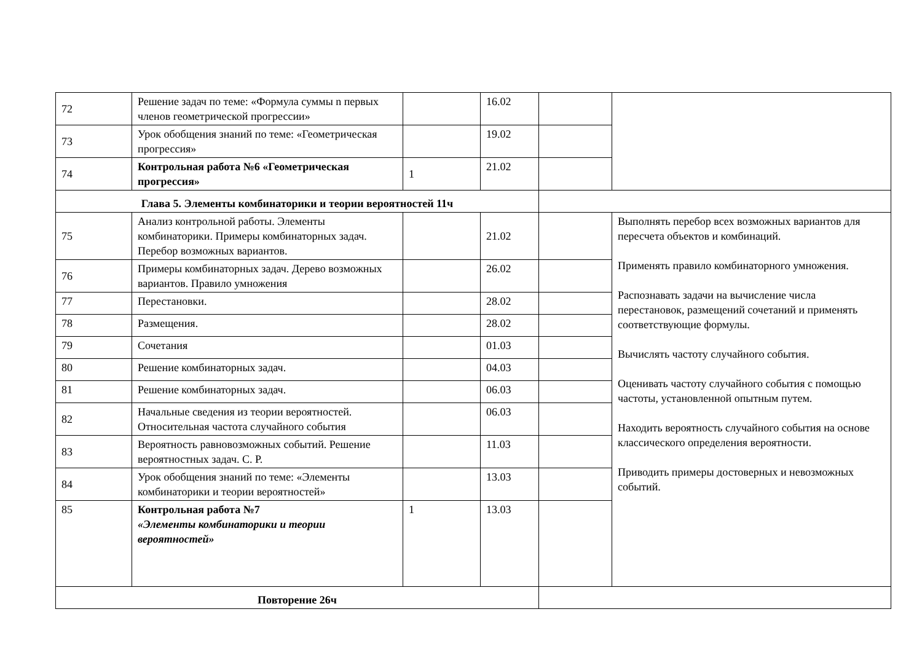| 72 | Решение задач по теме: «Формула суммы n первых членов геометрической прогрессии» | | 16.02 | | |
| 73 | Урок обобщения знаний по теме: «Геометрическая прогрессия» | | 19.02 | | |
| 74 | Контрольная работа №6 «Геометрическая прогрессия» | 1 | 21.02 | | |
| Глава 5. Элементы комбинаторики и теории вероятностей 11ч | | | | | |
| 75 | Анализ контрольной работы. Элементы комбинаторики. Примеры комбинаторных задач. Перебор возможных вариантов. | | 21.02 | | Выполнять перебор всех возможных вариантов для пересчета объектов и комбинаций. Применять правило комбинаторного умножения. Распознавать задачи на вычисление числа перестановок, размещений сочетаний и применять соответствующие формулы. Вычислять частоту случайного события. Оценивать частоту случайного события с помощью частоты, установленной опытным путем. Находить вероятность случайного события на основе классического определения вероятности. Приводить примеры достоверных и невозможных событий. |
| 76 | Примеры комбинаторных задач. Дерево возможных вариантов. Правило умножения | | 26.02 | | |
| 77 | Перестановки. | | 28.02 | | |
| 78 | Размещения. | | 28.02 | | |
| 79 | Сочетания | | 01.03 | | |
| 80 | Решение комбинаторных задач. | | 04.03 | | |
| 81 | Решение комбинаторных задач. | | 06.03 | | |
| 82 | Начальные сведения из теории вероятностей. Относительная частота случайного события | | 06.03 | | |
| 83 | Вероятность равновозможных событий. Решение вероятностных задач. С. Р. | | 11.03 | | |
| 84 | Урок обобщения знаний по теме: «Элементы комбинаторики и теории вероятностей» | | 13.03 | | |
| 85 | Контрольная работа №7 «Элементы комбинаторики и теории вероятностей» | 1 | 13.03 | | |
| Повторение 26ч | | | | | |